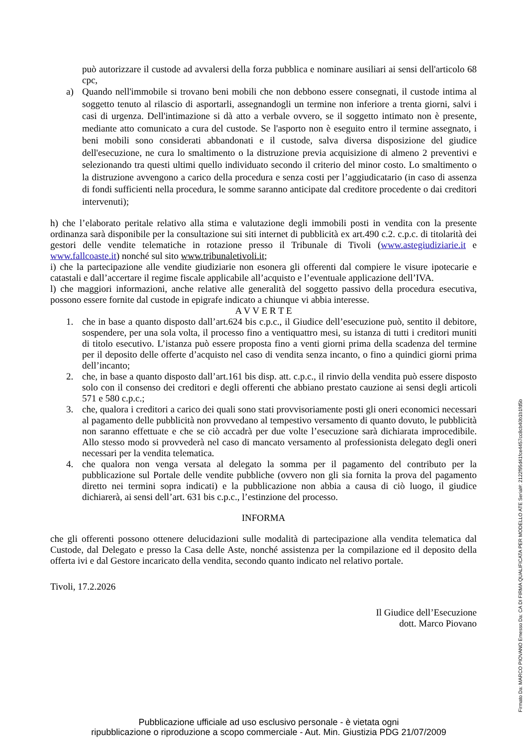può autorizzare il custode ad avvalersi della forza pubblica e nominare ausiliari ai sensi dell'articolo 68 cpc,
a) Quando nell'immobile si trovano beni mobili che non debbono essere consegnati, il custode intima al soggetto tenuto al rilascio di asportarli, assegnandogli un termine non inferiore a trenta giorni, salvi i casi di urgenza. Dell'intimazione si dà atto a verbale ovvero, se il soggetto intimato non è presente, mediante atto comunicato a cura del custode. Se l'asporto non è eseguito entro il termine assegnato, i beni mobili sono considerati abbandonati e il custode, salva diversa disposizione del giudice dell'esecuzione, ne cura lo smaltimento o la distruzione previa acquisizione di almeno 2 preventivi e selezionando tra questi ultimi quello individuato secondo il criterio del minor costo. Lo smaltimento o la distruzione avvengono a carico della procedura e senza costi per l’aggiudicatario (in caso di assenza di fondi sufficienti nella procedura, le somme saranno anticipate dal creditore procedente o dai creditori intervenuti);
h) che l’elaborato peritale relativo alla stima e valutazione degli immobili posti in vendita con la presente ordinanza sarà disponibile per la consultazione sui siti internet di pubblicità ex art.490 c.2. c.p.c. di titolarità dei gestori delle vendite telematiche in rotazione presso il Tribunale di Tivoli (www.astegiudiziarie.it e www.fallcoaste.it) nonché sul sito www.tribunaletivoli.it;
i) che la partecipazione alle vendite giudiziarie non esonera gli offerenti dal compiere le visure ipotecarie e catastali e dall’accertare il regime fiscale applicabile all’acquisto e l’eventuale applicazione dell’IVA.
l) che maggiori informazioni, anche relative alle generalità del soggetto passivo della procedura esecutiva, possono essere fornite dal custode in epigrafe indicato a chiunque vi abbia interesse.
A V V E R T E
1. che in base a quanto disposto dall’art.624 bis c.p.c., il Giudice dell’esecuzione può, sentito il debitore, sospendere, per una sola volta, il processo fino a ventiquattro mesi, su istanza di tutti i creditori muniti di titolo esecutivo. L’istanza può essere proposta fino a venti giorni prima della scadenza del termine per il deposito delle offerte d’acquisto nel caso di vendita senza incanto, o fino a quindici giorni prima dell’incanto;
2. che, in base a quanto disposto dall’art.161 bis disp. att. c.p.c., il rinvio della vendita può essere disposto solo con il consenso dei creditori e degli offerenti che abbiano prestato cauzione ai sensi degli articoli 571 e 580 c.p.c.;
3. che, qualora i creditori a carico dei quali sono stati provvisoriamente posti gli oneri economici necessari al pagamento delle pubblicità non provvedano al tempestivo versamento di quanto dovuto, le pubblicità non saranno effettuate e che se ciò accadrà per due volte l’esecuzione sarà dichiarata improcedibile. Allo stesso modo si provvederà nel caso di mancato versamento al professionista delegato degli oneri necessari per la vendita telematica.
4. che qualora non venga versata al delegato la somma per il pagamento del contributo per la pubblicazione sul Portale delle vendite pubbliche (ovvero non gli sia fornita la prova del pagamento diretto nei termini sopra indicati) e la pubblicazione non abbia a causa di ciò luogo, il giudice dichiarerà, ai sensi dell’art. 631 bis c.p.c., l’estinzione del processo.
INFORMA
che gli offerenti possono ottenere delucidazioni sulle modalità di partecipazione alla vendita telematica dal Custode, dal Delegato e presso la Casa delle Aste, nonché assistenza per la compilazione ed il deposito della offerta ivi e dal Gestore incaricato della vendita, secondo quanto indicato nel relativo portale.
Tivoli, 17.2.2026
Il Giudice dell’Esecuzione
dott. Marco Piovano
Firmato Da: MARCO PIOVANO Emesso Da: CA DI FIRMA QUALIFICATA PER MODELLO ATE Serial#: 2122f95d41fce4457cc8cb40b1b1fd5b
Pubblicazione ufficiale ad uso esclusivo personale - è vietata ogni
ripubblicazione o riproduzione a scopo commerciale - Aut. Min. Giustizia PDG 21/07/2009